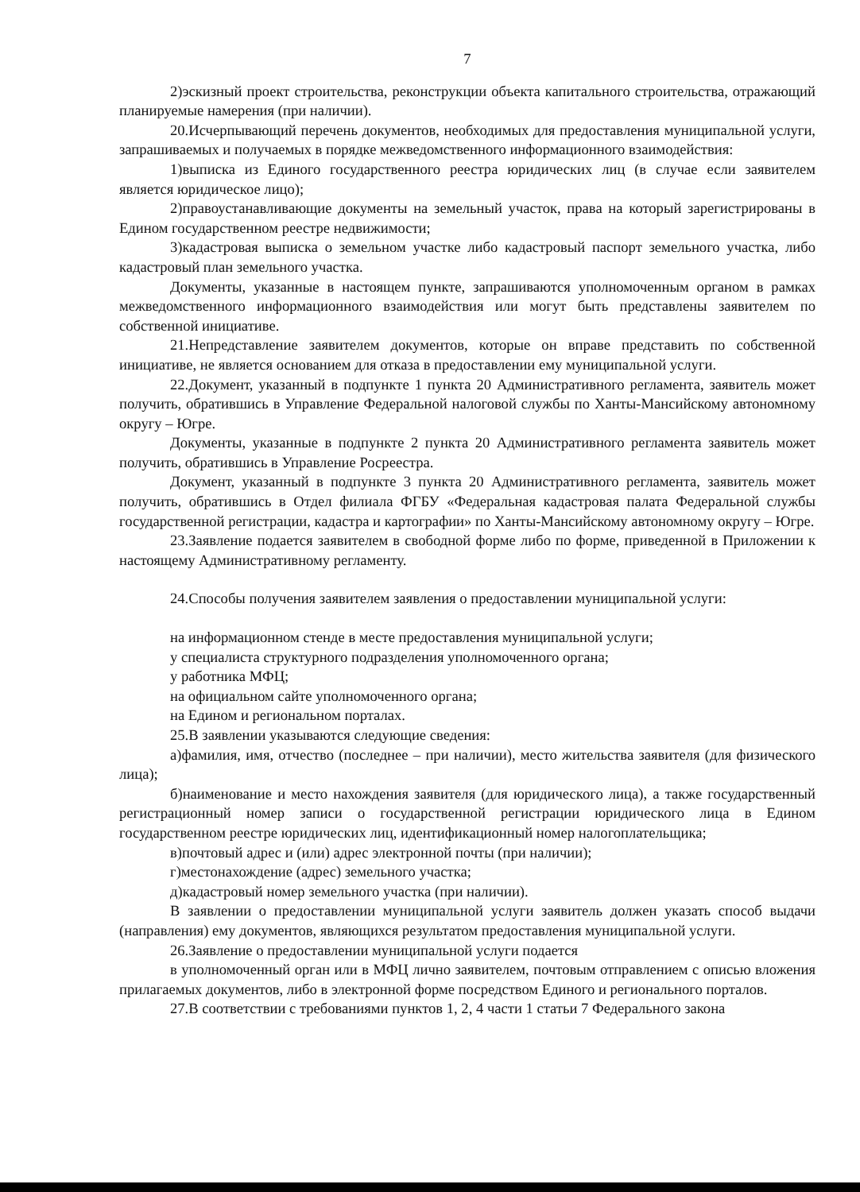7
2)эскизный проект строительства, реконструкции объекта капитального строительства, отражающий планируемые намерения (при наличии).
20.Исчерпывающий перечень документов, необходимых для предоставления муниципальной услуги, запрашиваемых и получаемых в порядке межведомственного информационного взаимодействия:
1)выписка из Единого государственного реестра юридических лиц (в случае если заявителем является юридическое лицо);
2)правоустанавливающие документы на земельный участок, права на который зарегистрированы в Едином государственном реестре недвижимости;
3)кадастровая выписка о земельном участке либо кадастровый паспорт земельного участка, либо кадастровый план земельного участка.
Документы, указанные в настоящем пункте, запрашиваются уполномоченным органом в рамках межведомственного информационного взаимодействия или могут быть представлены заявителем по собственной инициативе.
21.Непредставление заявителем документов, которые он вправе представить по собственной инициативе, не является основанием для отказа в предоставлении ему муниципальной услуги.
22.Документ, указанный в подпункте 1 пункта 20 Административного регламента, заявитель может получить, обратившись в Управление Федеральной налоговой службы по Ханты-Мансийскому автономному округу – Югре.
Документы, указанные в подпункте 2 пункта 20 Административного регламента заявитель может получить, обратившись в Управление Росреестра.
Документ, указанный в подпункте 3 пункта 20 Административного регламента, заявитель может получить, обратившись в Отдел филиала ФГБУ «Федеральная кадастровая палата Федеральной службы государственной регистрации, кадастра и картографии» по Ханты-Мансийскому автономному округу – Югре.
23.Заявление подается заявителем в свободной форме либо по форме, приведенной в Приложении к настоящему Административному регламенту.
24.Способы получения заявителем заявления о предоставлении муниципальной услуги:
на информационном стенде в месте предоставления муниципальной услуги;
у специалиста структурного подразделения уполномоченного органа;
у работника МФЦ;
на официальном сайте уполномоченного органа;
на Едином и региональном порталах.
25.В заявлении указываются следующие сведения:
а)фамилия, имя, отчество (последнее – при наличии), место жительства заявителя (для физического лица);
б)наименование и место нахождения заявителя (для юридического лица), а также государственный регистрационный номер записи о государственной регистрации юридического лица в Едином государственном реестре юридических лиц, идентификационный номер налогоплательщика;
в)почтовый адрес и (или) адрес электронной почты (при наличии);
г)местонахождение (адрес) земельного участка;
д)кадастровый номер земельного участка (при наличии).
В заявлении о предоставлении муниципальной услуги заявитель должен указать способ выдачи (направления) ему документов, являющихся результатом предоставления муниципальной услуги.
26.Заявление о предоставлении муниципальной услуги подается
в уполномоченный орган или в МФЦ лично заявителем, почтовым отправлением с описью вложения прилагаемых документов, либо в электронной форме посредством Единого и регионального порталов.
27.В соответствии с требованиями пунктов 1, 2, 4 части 1 статьи 7 Федерального закона